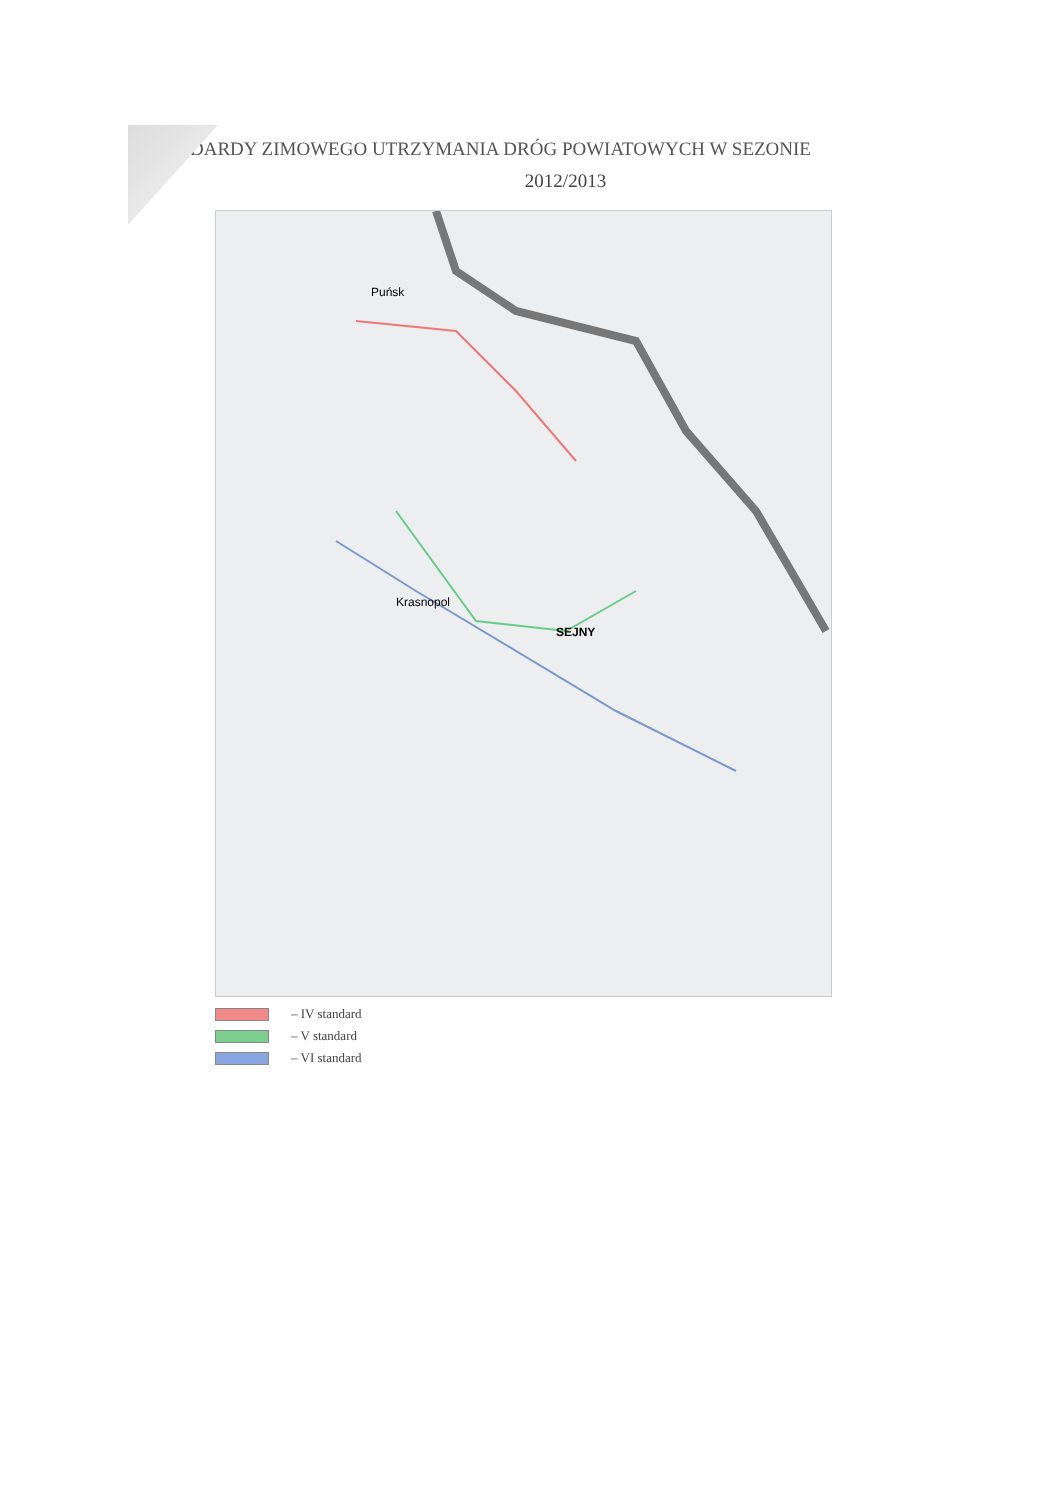DARDY ZIMOWEGO UTRZYMANIA DRÓG POWIATOWYCH W SEZONIE
2012/2013
SEJNY
Krasnopol
Puńsk
– IV standard
– V standard
– VI standard